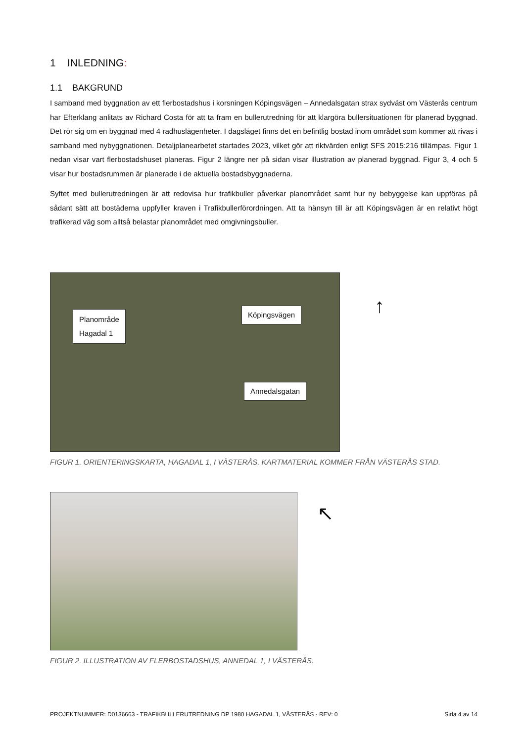1 INLEDNING:
1.1 BAKGRUND
I samband med byggnation av ett flerbostadshus i korsningen Köpingsvägen – Annedalsgatan strax sydväst om Västerås centrum har Efterklang anlitats av Richard Costa för att ta fram en bullerutredning för att klargöra bullersituationen för planerad byggnad. Det rör sig om en byggnad med 4 radhuslägenheter. I dagsläget finns det en befintlig bostad inom området som kommer att rivas i samband med nybyggnationen. Detaljplanearbetet startades 2023, vilket gör att riktvärden enligt SFS 2015:216 tillämpas. Figur 1 nedan visar vart flerbostadshuset planeras. Figur 2 längre ner på sidan visar illustration av planerad byggnad. Figur 3, 4 och 5 visar hur bostadsrummen är planerade i de aktuella bostadsbyggnaderna.
Syftet med bullerutredningen är att redovisa hur trafikbuller påverkar planområdet samt hur ny bebyggelse kan uppföras på sådant sätt att bostäderna uppfyller kraven i Trafikbullerförordningen. Att ta hänsyn till är att Köpingsvägen är en relativt högt trafikerad väg som alltså belastar planområdet med omgivningsbuller.
Planområde
Hagadal 1
Köpingsvägen
Annedalsgatan
↑
FIGUR 1. ORIENTERINGSKARTA, HAGADAL 1, I VÄSTERÅS. KARTMATERIAL KOMMER FRÅN VÄSTERÅS STAD.
↖
FIGUR 2. ILLUSTRATION AV FLERBOSTADSHUS, ANNEDAL 1, I VÄSTERÅS.
PROJEKTNUMMER: D0136663 - TRAFIKBULLERUTREDNING DP 1980 HAGADAL 1, VÄSTERÅS - REV: 0 Sida 4 av 14